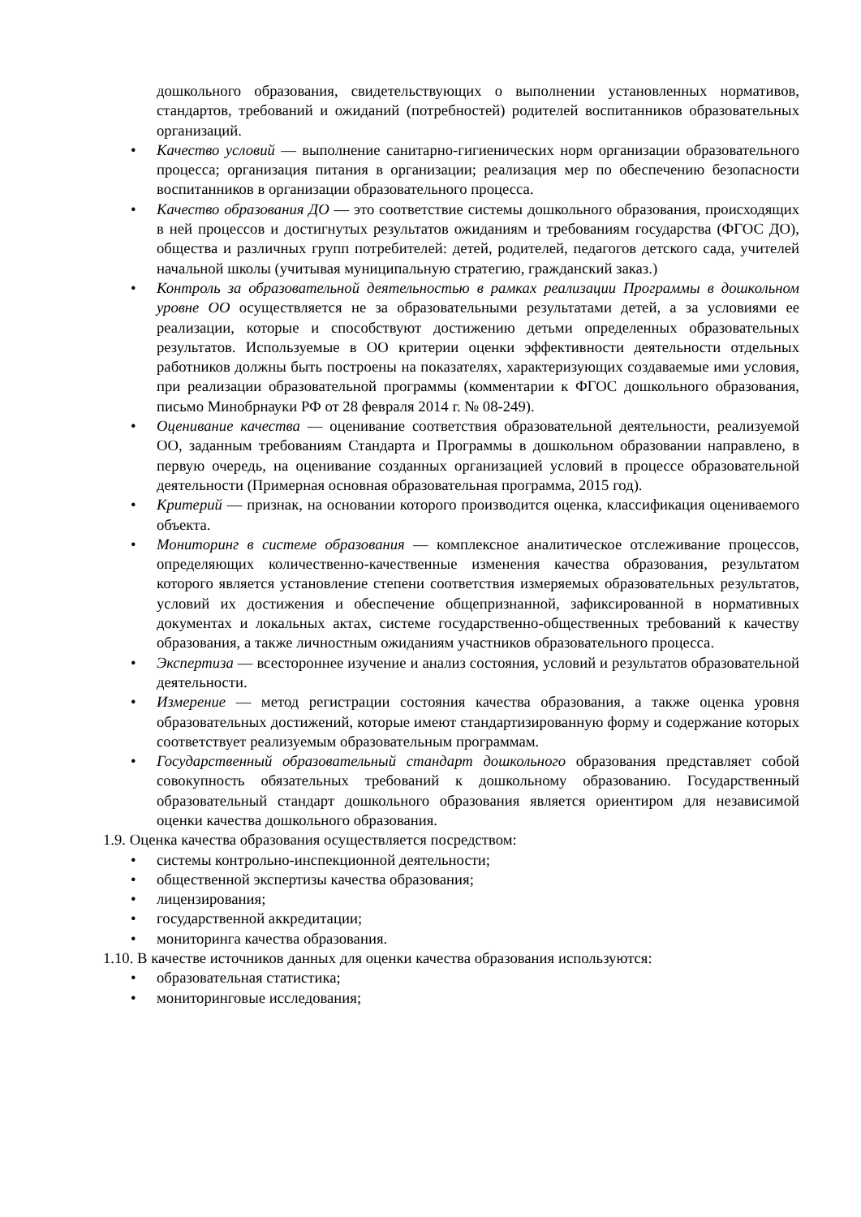дошкольного образования, свидетельствующих о выполнении установленных нормативов, стандартов, требований и ожиданий (потребностей) родителей воспитанников образовательных организаций.
• Качество условий — выполнение санитарно-гигиенических норм организации образовательного процесса; организация питания в организации; реализация мер по обеспечению безопасности воспитанников в организации образовательного процесса.
• Качество образования ДО — это соответствие системы дошкольного образования, происходящих в ней процессов и достигнутых результатов ожиданиям и требованиям государства (ФГОС ДО), общества и различных групп потребителей: детей, родителей, педагогов детского сада, учителей начальной школы (учитывая муниципальную стратегию, гражданский заказ.)
• Контроль за образовательной деятельностью в рамках реализации Программы в дошкольном уровне ОО осуществляется не за образовательными результатами детей, а за условиями ее реализации, которые и способствуют достижению детьми определенных образовательных результатов. Используемые в ОО критерии оценки эффективности деятельности отдельных работников должны быть построены на показателях, характеризующих создаваемые ими условия, при реализации образовательной программы (комментарии к ФГОС дошкольного образования, письмо Минобрнауки РФ от 28 февраля 2014 г. № 08-249).
• Оценивание качества — оценивание соответствия образовательной деятельности, реализуемой ОО, заданным требованиям Стандарта и Программы в дошкольном образовании направлено, в первую очередь, на оценивание созданных организацией условий в процессе образовательной деятельности (Примерная основная образовательная программа, 2015 год).
• Критерий — признак, на основании которого производится оценка, классификация оцениваемого объекта.
• Мониторинг в системе образования — комплексное аналитическое отслеживание процессов, определяющих количественно-качественные изменения качества образования, результатом которого является установление степени соответствия измеряемых образовательных результатов, условий их достижения и обеспечение общепризнанной, зафиксированной в нормативных документах и локальных актах, системе государственно-общественных требований к качеству образования, а также личностным ожиданиям участников образовательного процесса.
• Экспертиза — всестороннее изучение и анализ состояния, условий и результатов образовательной деятельности.
• Измерение — метод регистрации состояния качества образования, а также оценка уровня образовательных достижений, которые имеют стандартизированную форму и содержание которых соответствует реализуемым образовательным программам.
• Государственный образовательный стандарт дошкольного образования представляет собой совокупность обязательных требований к дошкольному образованию. Государственный образовательный стандарт дошкольного образования является ориентиром для независимой оценки качества дошкольного образования.
1.9. Оценка качества образования осуществляется посредством:
• системы контрольно-инспекционной деятельности;
• общественной экспертизы качества образования;
• лицензирования;
• государственной аккредитации;
• мониторинга качества образования.
1.10. В качестве источников данных для оценки качества образования используются:
• образовательная статистика;
• мониторинговые исследования;